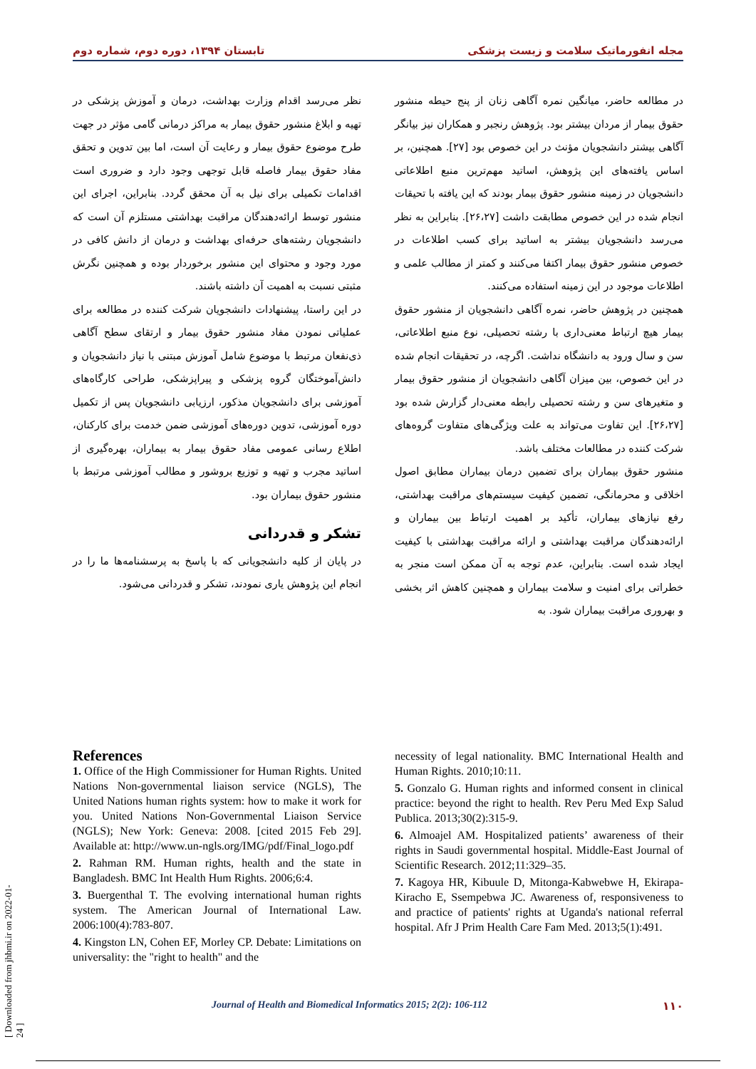مجله انفورماتیک سلامت و زیست پزشکی تابستان ۱۳۹۴، دوره دوم، شماره دوم
در مطالعه حاضر، میانگین نمره آگاهی زنان از پنج حیطه منشور حقوق بیمار از مردان بیشتر بود. پژوهش رنجبر و همکاران نیز بیانگر آگاهی بیشتر دانشجویان مؤنث در این خصوص بود [۲۷]. همچنین، بر اساس یافته‌های این پژوهش، اساتید مهم‌ترین منبع اطلاعاتی دانشجویان در زمینه منشور حقوق بیمار بودند که این یافته با تحیقات انجام شده در این خصوص مطابقت داشت [۲۶،۲۷]. بنابراین به نظر می‌رسد دانشجویان بیشتر به اساتید برای کسب اطلاعات در خصوص منشور حقوق بیمار اکتفا می‌کنند و کمتر از مطالب علمی و اطلاعات موجود در این زمینه استفاده می‌کنند.
همچنین در پژوهش حاضر، نمره آگاهی دانشجویان از منشور حقوق بیمار هیچ ارتباط معنی‌داری با رشته تحصیلی، نوع منبع اطلاعاتی، سن و سال ورود به دانشگاه نداشت. اگرچه، در تحقیقات انجام شده در این خصوص، بین میزان آگاهی دانشجویان از منشور حقوق بیمار و متغیرهای سن و رشته تحصیلی رابطه معنی‌دار گزارش شده بود [۲۶،۲۷]. این تفاوت می‌تواند به علت ویژگی‌های متفاوت گروه‌های شرکت کننده در مطالعات مختلف باشد.
منشور حقوق بیماران برای تضمین درمان بیماران مطابق اصول اخلاقی و محرمانگی، تضمین کیفیت سیستم‌های مراقبت بهداشتی، رفع نیازهای بیماران، تأکید بر اهمیت ارتباط بین بیماران و ارائه‌دهندگان مراقبت بهداشتی و ارائه مراقبت بهداشتی با کیفیت ایجاد شده است. بنابراین، عدم توجه به آن ممکن است منجر به خطراتی برای امنیت و سلامت بیماران و همچنین کاهش اثر بخشی و بهروری مراقبت بیماران شود. به
نظر می‌رسد اقدام وزارت بهداشت، درمان و آموزش پزشکی در تهیه و ابلاغ منشور حقوق بیمار به مراکز درمانی گامی مؤثر در جهت طرح موضوع حقوق بیمار و رعایت آن است، اما بین تدوین و تحقق مفاد حقوق بیمار فاصله قابل توجهی وجود دارد و ضروری است اقدامات تکمیلی برای نیل به آن محقق گردد. بنابراین، اجرای این منشور توسط ارائه‌دهندگان مراقبت بهداشتی مستلزم آن است که دانشجویان رشته‌های حرفه‌ای بهداشت و درمان از دانش کافی در مورد وجود و محتوای این منشور برخوردار بوده و همچنین نگرش مثبتی نسبت به اهمیت آن داشته باشند.
در این راستا، پیشنهادات دانشجویان شرکت کننده در مطالعه برای عملیاتی نمودن مفاد منشور حقوق بیمار و ارتقای سطح آگاهی ذی‌نفعان مرتبط با موضوع شامل آموزش مبتنی با نیاز دانشجویان و دانش‌آموختگان گروه پزشکی و پیراپزشکی، طراحی کارگاه‌های آموزشی برای دانشجویان مذکور، ارزیابی دانشجویان پس از تکمیل دوره آموزشی، تدوین دوره‌های آموزشی ضمن خدمت برای کارکنان، اطلاع رسانی عمومی مفاد حقوق بیمار به بیماران، بهره‌گیری از اساتید مجرب و تهیه و توزیع بروشور و مطالب آموزشی مرتبط با منشور حقوق بیماران بود.
تشکر و قدردانی
در پایان از کلیه دانشجویانی که با پاسخ به پرسشنامه‌ها ما را در انجام این پژوهش یاری نمودند، تشکر و قدردانی می‌شود.
References
1. Office of the High Commissioner for Human Rights. United Nations Non-governmental liaison service (NGLS), The United Nations human rights system: how to make it work for you. United Nations Non-Governmental Liaison Service (NGLS); New York: Geneva: 2008. [cited 2015 Feb 29]. Available at: http://www.un-ngls.org/IMG/pdf/Final_logo.pdf
2. Rahman RM. Human rights, health and the state in Bangladesh. BMC Int Health Hum Rights. 2006;6:4.
3. Buergenthal T. The evolving international human rights system. The American Journal of International Law. 2006:100(4):783-807.
4. Kingston LN, Cohen EF, Morley CP. Debate: Limitations on universality: the "right to health" and the
necessity of legal nationality. BMC International Health and Human Rights. 2010;10:11.
5. Gonzalo G. Human rights and informed consent in clinical practice: beyond the right to health. Rev Peru Med Exp Salud Publica. 2013;30(2):315-9.
6. Almoajel AM. Hospitalized patients’ awareness of their rights in Saudi governmental hospital. Middle-East Journal of Scientific Research. 2012;11:329–35.
7. Kagoya HR, Kibuule D, Mitonga-Kabwebwe H, Ekirapa-Kiracho E, Ssempebwa JC. Awareness of, responsiveness to and practice of patients' rights at Uganda's national referral hospital. Afr J Prim Health Care Fam Med. 2013;5(1):491.
Journal of Health and Biomedical Informatics 2015; 2(2): 106-112 ۱۱۰
[ Downloaded from jhbmi.ir on 2022-01-24 ]